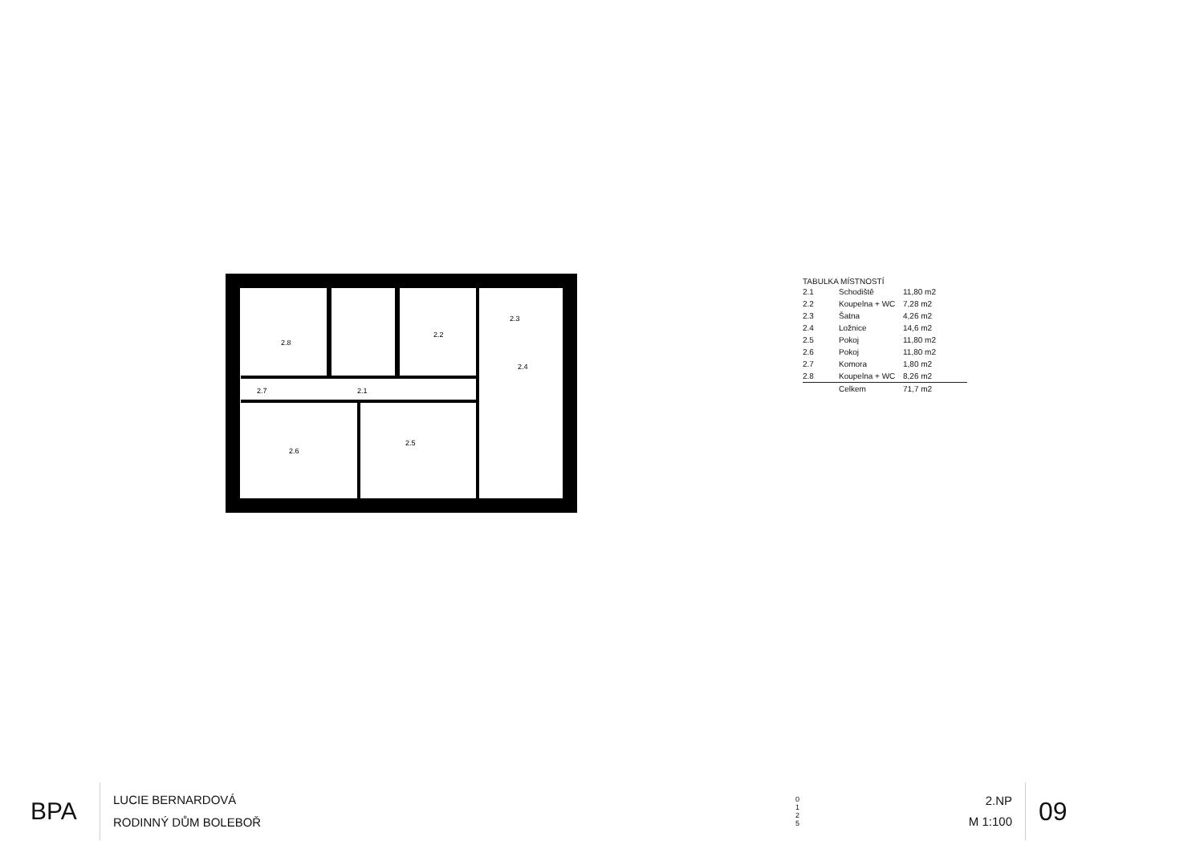2.8
2.2
2.3
2.4
2.7
2.1
2.6
2.5
TABULKA MÍSTNOSTÍ
| 2.1 | Schodiště | 11,80 m2 |
| 2.2 | Koupelna + WC | 7,28 m2 |
| 2.3 | Šatna | 4,26 m2 |
| 2.4 | Ložnice | 14,6 m2 |
| 2.5 | Pokoj | 11,80 m2 |
| 2.6 | Pokoj | 11,80 m2 |
| 2.7 | Komora | 1,80 m2 |
| 2.8 | Koupelna + WC | 8,26 m2 |
| | Celkem | 71,7 m2 |
BPA
LUCIE BERNARDOVÁ
RODINNÝ DŮM BOLEBOŘ
0 1 2 5
2.NP
M 1:100
09